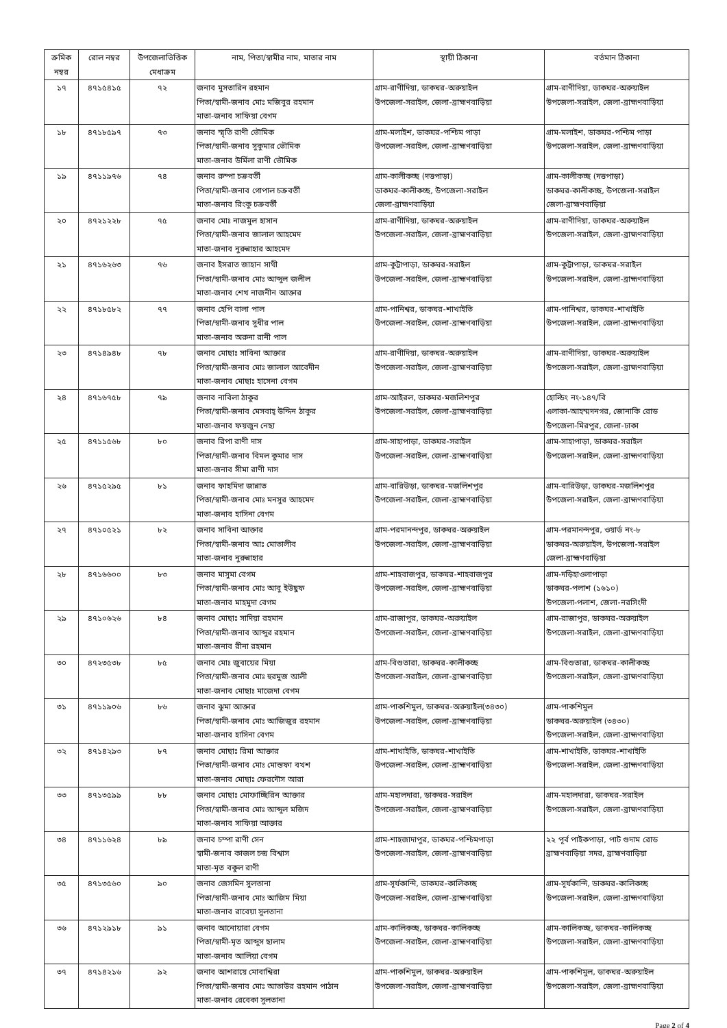| ক্রমিক নম্বর | রোল নম্বর | উপজেলাভিত্তিক মেধাক্রম | নাম, পিতা/স্বামীর নাম, মাতার নাম | স্থায়ী ঠিকানা | বর্তমান ঠিকানা |
| --- | --- | --- | --- | --- | --- |
| ১৭ | ৪৭১৫৪১৫ | ৭২ | জনাব মুসতারিন রহমান পিতা/স্বামী-জনাব মোঃ মজিবুর রহমান মাতা-জনাব সাফিয়া বেগম | গ্রাম-রাণীদিয়া, ডাকঘর-অরুয়াইল উপজেলা-সরাইল, জেলা-ব্রাহ্মণবাড়িয়া | গ্রাম-রাণীদিয়া, ডাকঘর-অরুয়াইল উপজেলা-সরাইল, জেলা-ব্রাহ্মণবাড়িয়া |
| ১৮ | ৪৭১৮৫৯৭ | ৭৩ | জনাব স্মৃতি রাণী ভৌমিক পিতা/স্বামী-জনাব সুকুমার ভৌমিক মাতা-জনাব উর্মিলা রাণী ভৌমিক | গ্রাম-মলাইশ, ডাকঘর-পশ্চিম পাড়া উপজেলা-সরাইল, জেলা-ব্রাহ্মণবাড়িয়া | গ্রাম-মলাইশ, ডাকঘর-পশ্চিম পাড়া উপজেলা-সরাইল, জেলা-ব্রাহ্মণবাড়িয়া |
| ১৯ | ৪৭১১৯৭৬ | ৭৪ | জনাব রুম্পা চক্রবর্তী পিতা/স্বামী-জনাব গোপাল চক্রবর্তী মাতা-জনাব রিংকু চক্রবর্তী | গ্রাম-কালীকচ্ছ (দত্তপাড়া) ডাকঘর-কালীকচ্ছ, উপজেলা-সরাইল জেলা-ব্রাহ্মণবাড়িয়া | গ্রাম-কালীকচ্ছ (দত্তপাড়া) ডাকঘর-কালীকচ্ছ, উপজেলা-সরাইল জেলা-ব্রাহ্মণবাড়িয়া |
| ২০ | ৪৭২১২২৮ | ৭৫ | জনাব মোঃ নাজমুল হাসান পিতা/স্বামী-জনাব জালাল আহমেদ মাতা-জনাব নুরুন্নাহার আহমেদ | গ্রাম-রাণীদিয়া, ডাকঘর-অরুয়াইল উপজেলা-সরাইল, জেলা-ব্রাহ্মণবাড়িয়া | গ্রাম-রাণীদিয়া, ডাকঘর-অরুয়াইল উপজেলা-সরাইল, জেলা-ব্রাহ্মণবাড়িয়া |
| ২১ | ৪৭১৬২৬৩ | ৭৬ | জনাব ইসরাত জাহান সাথী পিতা/স্বামী-জনাব মোঃ আব্দুল জলীল মাতা-জনাব শেখ নাজনীন আক্তার | গ্রাম-কুট্টাপাড়া, ডাকঘর-সরাইল উপজেলা-সরাইল, জেলা-ব্রাহ্মণবাড়িয়া | গ্রাম-কুট্টাপাড়া, ডাকঘর-সরাইল উপজেলা-সরাইল, জেলা-ব্রাহ্মণবাড়িয়া |
| ২২ | ৪৭১৮৫৮২ | ৭৭ | জনাব হেপি বালা পাল পিতা/স্বামী-জনাব সুধীর পাল মাতা-জনাব অরুনা রানী পাল | গ্রাম-পানিশ্বর, ডাকঘর-শাখাইতি উপজেলা-সরাইল, জেলা-ব্রাহ্মণবাড়িয়া | গ্রাম-পানিশ্বর, ডাকঘর-শাখাইতি উপজেলা-সরাইল, জেলা-ব্রাহ্মণবাড়িয়া |
| ২৩ | ৪৭১৪৯৪৮ | ৭৮ | জনাব মোছাঃ সাবিনা আক্তার পিতা/স্বামী-জনাব মোঃ জালাল আবেদীন মাতা-জনাব মোছাঃ হাসেনা বেগম | গ্রাম-রাণীদিয়া, ডাকঘর-অরুয়াইল উপজেলা-সরাইল, জেলা-ব্রাহ্মণবাড়িয়া | গ্রাম-রাণীদিয়া, ডাকঘর-অরুয়াইল উপজেলা-সরাইল, জেলা-ব্রাহ্মণবাড়িয়া |
| ২৪ | ৪৭১৬৭৫৮ | ৭৯ | জনাব নাবিলা ঠাকুর পিতা/স্বামী-জনাব মেসবাহ্ উদ্দিন ঠাকুর মাতা-জনাব ফয়জুন নেছা | গ্রাম-আইরল, ডাকঘর-মজলিশপুর উপজেলা-সরাইল, জেলা-ব্রাহ্মণবাড়িয়া | হোল্ডিং নং-১৪৭/বি এলাকা-আহম্মদনগর, জোনাকি রোড উপজেলা-মিরপুর, জেলা-ঢাকা |
| ২৫ | ৪৭১১৫৬৮ | ৮০ | জনাব রিপা রাণী দাস পিতা/স্বামী-জনাব বিমল কুমার দাস মাতা-জনাব সীমা রাণী দাস | গ্রাম-সাহাপাড়া, ডাকঘর-সরাইল উপজেলা-সরাইল, জেলা-ব্রাহ্মণবাড়িয়া | গ্রাম-সাহাপাড়া, ডাকঘর-সরাইল উপজেলা-সরাইল, জেলা-ব্রাহ্মণবাড়িয়া |
| ২৬ | ৪৭১৫২৯৫ | ৮১ | জনাব ফাহমিদা জান্নাত পিতা/স্বামী-জনাব মোঃ মনসুর আহমেদ মাতা-জনাব হাসিনা বেগম | গ্রাম-বারিউড়া, ডাকঘর-মজলিশপুর উপজেলা-সরাইল, জেলা-ব্রাহ্মণবাড়িয়া | গ্রাম-বারিউড়া, ডাকঘর-মজলিশপুর উপজেলা-সরাইল, জেলা-ব্রাহ্মণবাড়িয়া |
| ২৭ | ৪৭১০৫২১ | ৮২ | জনাব সাবিনা আক্তার পিতা/স্বামী-জনাব আঃ মোতালীব মাতা-জনাব নুরুন্নাহার | গ্রাম-পরমানন্দপুর, ডাকঘর-অরুয়াইল উপজেলা-সরাইল, জেলা-ব্রাহ্মণবাড়িয়া | গ্রাম-পরমানন্দপুর, ওয়ার্ড নং-৮ ডাকঘর-অরুয়াইল, উপজেলা-সরাইল জেলা-ব্রাহ্মণবাড়িয়া |
| ২৮ | ৪৭১৬৬০০ | ৮৩ | জনাব মাসুমা বেগম পিতা/স্বামী-জনাব মোঃ আবু ইউছুফ মাতা-জনাব মাহমুদা বেগম | গ্রাম-শাহবাজপুর, ডাকঘর-শাহবাজপুর উপজেলা-সরাইল, জেলা-ব্রাহ্মণবাড়িয়া | গ্রাম-দড়িহাওলাপাড়া ডাকঘর-পলাশ (১৬১০) উপজেলা-পলাশ, জেলা-নরসিংদী |
| ২৯ | ৪৭১০৬২৬ | ৮৪ | জনাব মোছাঃ সাদিয়া রহমান পিতা/স্বামী-জনাব আব্দুর রহমান মাতা-জনাব রীনা রহমান | গ্রাম-রাজাপুর, ডাকঘর-অরুয়াইল উপজেলা-সরাইল, জেলা-ব্রাহ্মণবাড়িয়া | গ্রাম-রাজাপুর, ডাকঘর-অরুয়াইল উপজেলা-সরাইল, জেলা-ব্রাহ্মণবাড়িয়া |
| ৩০ | ৪৭২৩৫৩৮ | ৮৫ | জনাব মোঃ জুবায়ের মিয়া পিতা/স্বামী-জনাব মোঃ হুরমুজ আলী মাতা-জনাব মোছাঃ মাজেদা বেগম | গ্রাম-বিশুতারা, ডাকঘর-কালীকচ্ছ উপজেলা-সরাইল, জেলা-ব্রাহ্মণবাড়িয়া | গ্রাম-বিশুতারা, ডাকঘর-কালীকচ্ছ উপজেলা-সরাইল, জেলা-ব্রাহ্মণবাড়িয়া |
| ৩১ | ৪৭১১৯০৬ | ৮৬ | জনাব ঝুমা আক্তার পিতা/স্বামী-জনাব মোঃ আজিজুর রহমান মাতা-জনাব হাসিনা বেগম | গ্রাম-পাকশিমুল, ডাকঘর-অরুয়াইল(৩৪৩০) উপজেলা-সরাইল, জেলা-ব্রাহ্মণবাড়িয়া | গ্রাম-পাকশিমুল ডাকঘর-অরুয়াইল (৩৪৩০) উপজেলা-সরাইল, জেলা-ব্রাহ্মণবাড়িয়া |
| ৩২ | ৪৭১৪২৯৩ | ৮৭ | জনাব মোছাঃ রিমা আক্তার পিতা/স্বামী-জনাব মোঃ মোস্তফা বখশ মাতা-জনাব মোছাঃ ফেরদৌস আরা | গ্রাম-শাখাইতি, ডাকঘর-শাখাইতি উপজেলা-সরাইল, জেলা-ব্রাহ্মণবাড়িয়া | গ্রাম-শাখাইতি, ডাকঘর-শাখাইতি উপজেলা-সরাইল, জেলা-ব্রাহ্মণবাড়িয়া |
| ৩৩ | ৪৭১৩৫৯৯ | ৮৮ | জনাব মোছাঃ মোফাচ্ছিরিন আক্তার পিতা/স্বামী-জনাব মোঃ আব্দুল মজিদ মাতা-জনাব সাফিয়া আক্তার | গ্রাম-মহালদারা, ডাকঘর-সরাইল উপজেলা-সরাইল, জেলা-ব্রাহ্মণবাড়িয়া | গ্রাম-মহালদারা, ডাকঘর-সরাইল উপজেলা-সরাইল, জেলা-ব্রাহ্মণবাড়িয়া |
| ৩৪ | ৪৭১১৬২৪ | ৮৯ | জনাব চম্পা রাণী সেন স্বামী-জনাব কাজল চন্দ্র বিশ্বাস মাতা-মৃত বকুল রাণী | গ্রাম-শাহজাদাপুর, ডাকঘর-পশ্চিমপাড়া উপজেলা-সরাইল, জেলা-ব্রাহ্মণবাড়িয়া | ২২ পূর্ব পাইকপাড়া, পাট গুদাম রোড ব্রাহ্মণবাড়িয়া সদর, ব্রাহ্মণবাড়িয়া |
| ৩৫ | ৪৭১৩৫৬০ | ৯০ | জনাব জেসমিন সুলতানা পিতা/স্বামী-জনাব মোঃ আজিম মিয়া মাতা-জনাব রাবেয়া সুলতানা | গ্রাম-সূর্যকান্দি, ডাকঘর-কালিকচ্ছ উপজেলা-সরাইল, জেলা-ব্রাহ্মণবাড়িয়া | গ্রাম-সূর্যকান্দি, ডাকঘর-কালিকচ্ছ উপজেলা-সরাইল, জেলা-ব্রাহ্মণবাড়িয়া |
| ৩৬ | ৪৭১২৯১৮ | ৯১ | জনাব আনোয়ারা বেগম পিতা/স্বামী-মৃত আব্দুস ছালাম মাতা-জনাব আলিয়া বেগম | গ্রাম-কালিকচ্ছ, ডাকঘর-কালিকচ্ছ উপজেলা-সরাইল, জেলা-ব্রাহ্মণবাড়িয়া | গ্রাম-কালিকচ্ছ, ডাকঘর-কালিকচ্ছ উপজেলা-সরাইল, জেলা-ব্রাহ্মণবাড়িয়া |
| ৩৭ | ৪৭১৪২১৬ | ৯২ | জনাব আশরায়ে মোবাশ্বিরা পিতা/স্বামী-জনাব মোঃ আতাউর রহমান পাঠান মাতা-জনাব রেবেকা সুলতানা | গ্রাম-পাকশিমুল, ডাকঘর-অরুয়াইল উপজেলা-সরাইল, জেলা-ব্রাহ্মণবাড়িয়া | গ্রাম-পাকশিমুল, ডাকঘর-অরুয়াইল উপজেলা-সরাইল, জেলা-ব্রাহ্মণবাড়িয়া |
Page 2 of 4